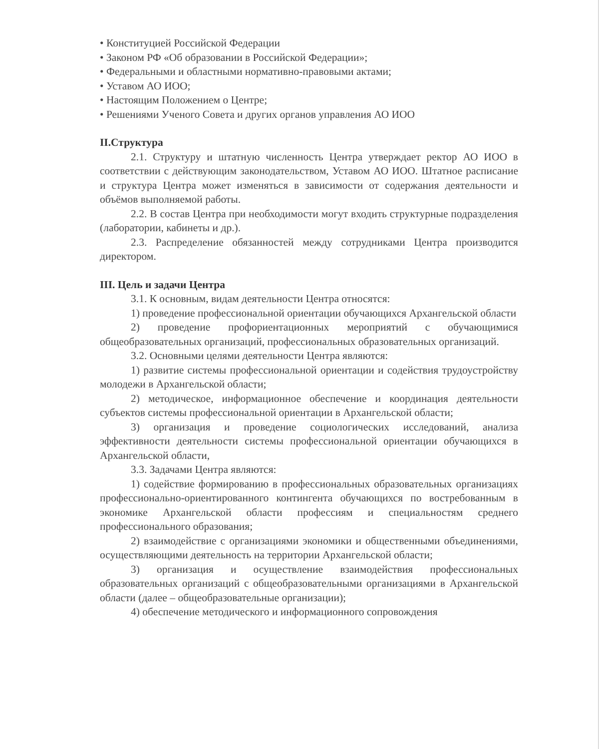• Конституцией Российской Федерации
• Законом РФ «Об образовании в Российской Федерации»;
• Федеральными и областными нормативно-правовыми актами;
• Уставом АО ИОО;
• Настоящим Положением о Центре;
• Решениями Ученого Совета и других органов управления АО ИОО
II.Структура
2.1. Структуру и штатную численность Центра утверждает ректор АО ИОО в соответствии с действующим законодательством, Уставом АО ИОО. Штатное расписание и структура Центра может изменяться в зависимости от содержания деятельности и объёмов выполняемой работы.
2.2. В состав Центра при необходимости могут входить структурные подразделения (лаборатории, кабинеты и др.).
2.3. Распределение обязанностей между сотрудниками Центра производится директором.
III. Цель и задачи Центра
3.1. К основным, видам деятельности Центра относятся:
1) проведение профессиональной ориентации обучающихся Архангельской области
2) проведение профориентационных мероприятий с обучающимися общеобразовательных организаций, профессиональных образовательных организаций.
3.2. Основными целями деятельности Центра являются:
1) развитие системы профессиональной ориентации и содействия трудоустройству молодежи в Архангельской области;
2) методическое, информационное обеспечение и координация деятельности субъектов системы профессиональной ориентации в Архангельской области;
3) организация и проведение социологических исследований, анализа эффективности деятельности системы профессиональной ориентации обучающихся в Архангельской области,
3.3. Задачами Центра являются:
1) содействие формированию в профессиональных образовательных организациях профессионально-ориентированного контингента обучающихся по востребованным в экономике Архангельской области профессиям и специальностям среднего профессионального образования;
2) взаимодействие с организациями экономики и общественными объединениями, осуществляющими деятельность на территории Архангельской области;
3) организация и осуществление взаимодействия профессиональных образовательных организаций с общеобразовательными организациями в Архангельской области (далее – общеобразовательные организации);
4) обеспечение методического и информационного сопровождения